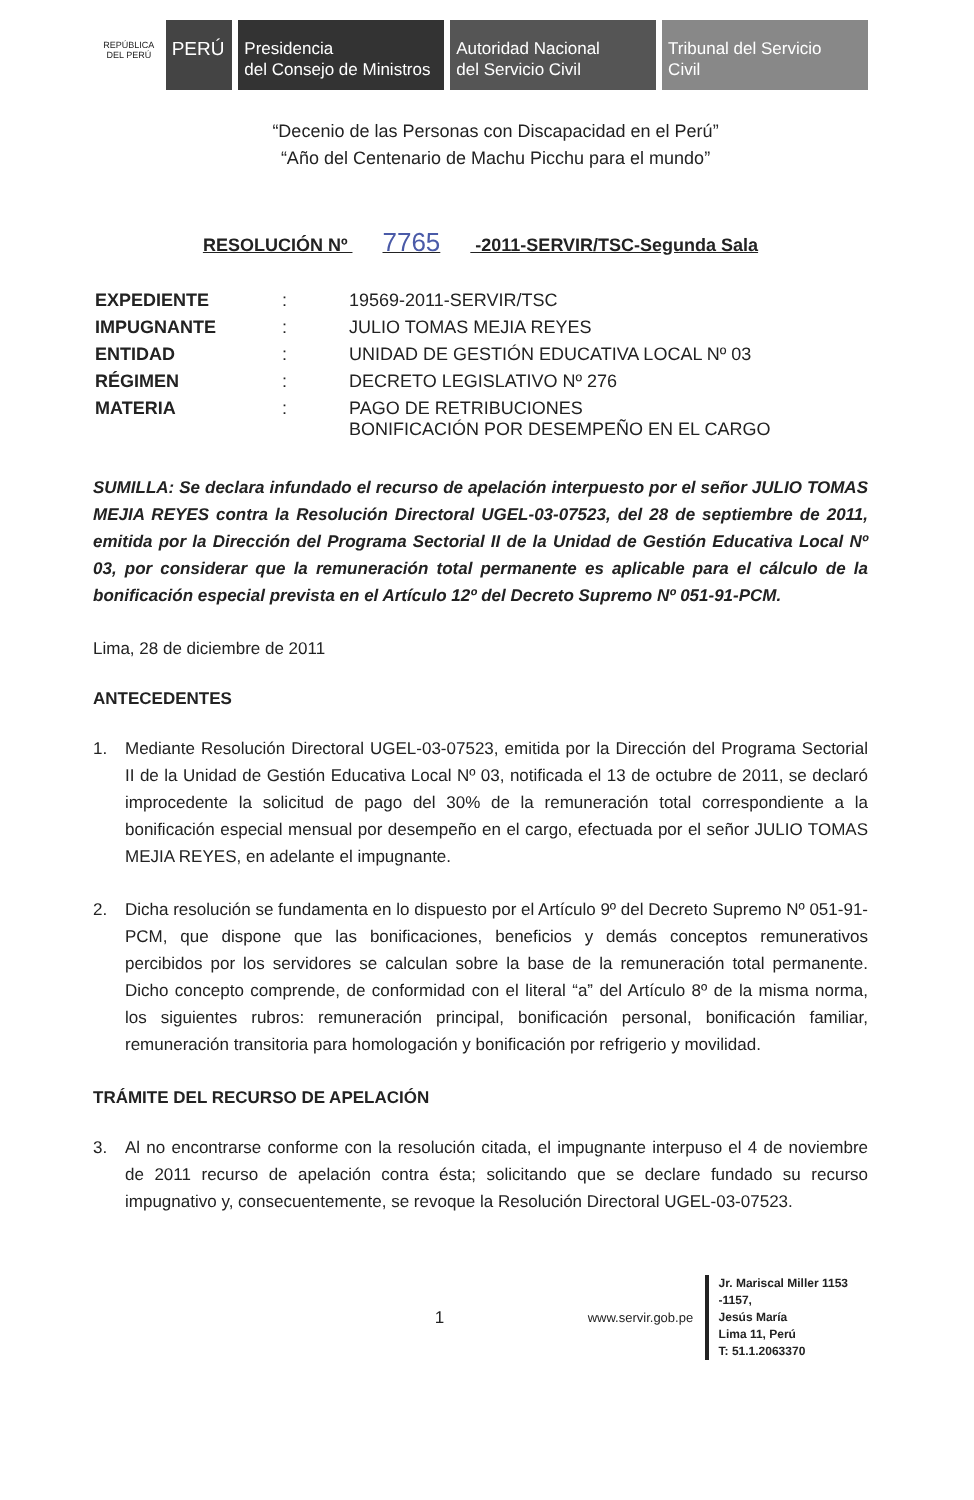REPÚBLICA DEL PERÚ
PERÚ Presidencia
del Consejo de Ministros
Autoridad Nacional
del Servicio Civil
Tribunal del Servicio
Civil
“Decenio de las Personas con Discapacidad en el Perú”
“Año del Centenario de Machu Picchu para el mundo”
RESOLUCIÓN Nº 7765 -2011-SERVIR/TSC-Segunda Sala
| EXPEDIENTE | : | 19569-2011-SERVIR/TSC |
| IMPUGNANTE | : | JULIO TOMAS MEJIA REYES |
| ENTIDAD | : | UNIDAD DE GESTIÓN EDUCATIVA LOCAL Nº 03 |
| RÉGIMEN | : | DECRETO LEGISLATIVO Nº 276 |
| MATERIA | : | PAGO DE RETRIBUCIONES BONIFICACIÓN POR DESEMPEÑO EN EL CARGO |
SUMILLA: Se declara infundado el recurso de apelación interpuesto por el señor JULIO TOMAS MEJIA REYES contra la Resolución Directoral UGEL-03-07523, del 28 de septiembre de 2011, emitida por la Dirección del Programa Sectorial II de la Unidad de Gestión Educativa Local Nº 03, por considerar que la remuneración total permanente es aplicable para el cálculo de la bonificación especial prevista en el Artículo 12º del Decreto Supremo Nº 051-91-PCM.
Lima, 28 de diciembre de 2011
ANTECEDENTES
1. Mediante Resolución Directoral UGEL-03-07523, emitida por la Dirección del Programa Sectorial II de la Unidad de Gestión Educativa Local Nº 03, notificada el 13 de octubre de 2011, se declaró improcedente la solicitud de pago del 30% de la remuneración total correspondiente a la bonificación especial mensual por desempeño en el cargo, efectuada por el señor JULIO TOMAS MEJIA REYES, en adelante el impugnante.
2. Dicha resolución se fundamenta en lo dispuesto por el Artículo 9º del Decreto Supremo Nº 051-91-PCM, que dispone que las bonificaciones, beneficios y demás conceptos remunerativos percibidos por los servidores se calculan sobre la base de la remuneración total permanente. Dicho concepto comprende, de conformidad con el literal “a” del Artículo 8º de la misma norma, los siguientes rubros: remuneración principal, bonificación personal, bonificación familiar, remuneración transitoria para homologación y bonificación por refrigerio y movilidad.
TRÁMITE DEL RECURSO DE APELACIÓN
3. Al no encontrarse conforme con la resolución citada, el impugnante interpuso el 4 de noviembre de 2011 recurso de apelación contra ésta; solicitando que se declare fundado su recurso impugnativo y, consecuentemente, se revoque la Resolución Directoral UGEL-03-07523.
1
www.servir.gob.pe
Jr. Mariscal Miller 1153 -1157,
Jesús María
Lima 11, Perú
T: 51.1.2063370